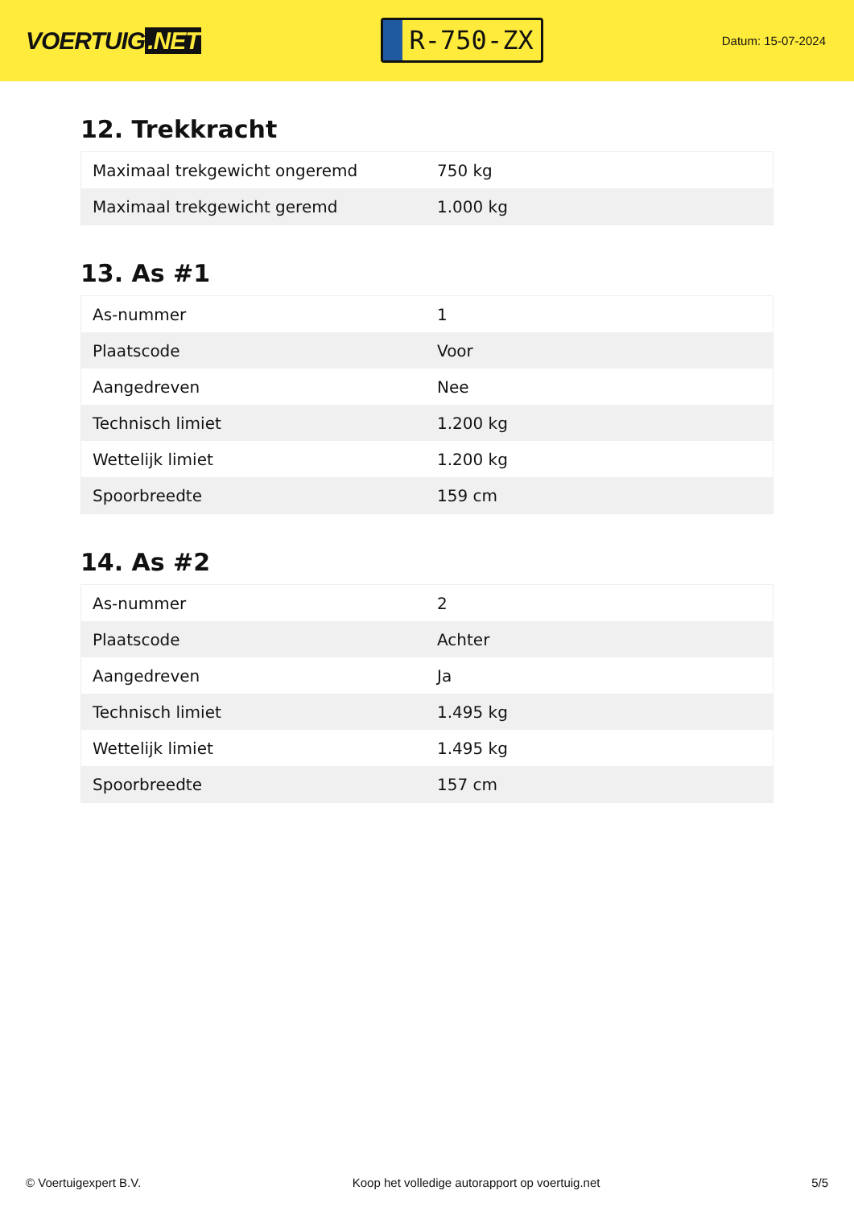VOERTUIG.NET
R-750-ZX
Datum: 15-07-2024
12. Trekkracht
| Maximaal trekgewicht ongeremd | 750 kg |
| Maximaal trekgewicht geremd | 1.000 kg |
13. As #1
| As-nummer | 1 |
| Plaatscode | Voor |
| Aangedreven | Nee |
| Technisch limiet | 1.200 kg |
| Wettelijk limiet | 1.200 kg |
| Spoorbreedte | 159 cm |
14. As #2
| As-nummer | 2 |
| Plaatscode | Achter |
| Aangedreven | Ja |
| Technisch limiet | 1.495 kg |
| Wettelijk limiet | 1.495 kg |
| Spoorbreedte | 157 cm |
© Voertuigexpert B.V. Koop het volledige autorapport op voertuig.net 5/5